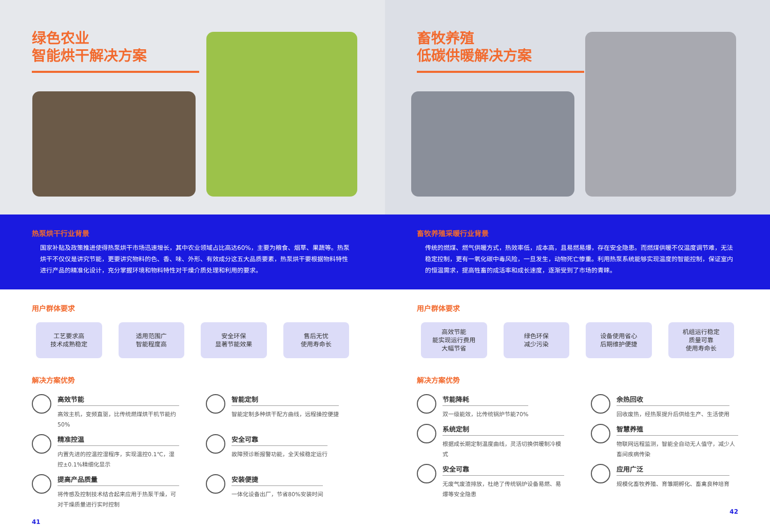绿色农业
智能烘干解决方案
畜牧养殖
低碳供暖解决方案
热泵烘干行业背景
国家补贴及政策推进使得热泵烘干市场迅速增长，其中农业领域占比高达60%，主要为粮食、烟草、果蔬等。热泵烘干不仅仅是讲究节能，更要讲究物料的色、香、味、外形、有效成分这五大品质要素，热泵烘干要根据物料特性进行产品的精准化设计，充分掌握环境和物料特性对干燥介质处理和利用的要求。
畜牧养殖采暖行业背景
传统的燃煤、燃气供暖方式，热效率低，成本高，且易燃易爆，存在安全隐患。而燃煤供暖不仅温度调节难，无法稳定控制，更有一氧化碳中毒风险，一旦发生，动物死亡惨重。利用热泵系统能够实现温度的智能控制，保证室内的恒温需求，提高牲畜的成活率和成长速度，逐渐受到了市场的青睐。
用户群体要求
工艺要求高
技术成熟稳定
适用范围广
智能程度高
安全环保
显著节能效果
售后无忧
使用寿命长
解决方案优势
高效节能
高效主机，变频直驱，比传统燃煤烘干机节能约50%
智能定制
智能定制多种烘干配方曲线，远程操控便捷
精准控温
内置先进的控温控湿程序，实现温控0.1℃，湿控±0.1%精细化显示
安全可靠
故障预诊断报警功能，全天候稳定运行
提高产品质量
将传感及控制技术结合起来应用于热泵干燥，可对干燥质量进行实时控制
安装便捷
一体化设备出厂，节省80%安装时间
41
用户群体要求
高效节能
能实现运行费用
大幅节省
绿色环保
减少污染
设备使用省心
后期维护便捷
机组运行稳定
质量可靠
使用寿命长
解决方案优势
节能降耗
双一级能效，比传统锅炉节能70%
余热回收
回收废热，经热泵提升后供给生产、生活使用
系统定制
根据成长期定制温度曲线，灵活切换供暖制冷模式
智慧养殖
物联网远程监测，智能全自动无人值守，减少人畜间疾病传染
安全可靠
无废气废渣排放，杜绝了传统锅炉设备易燃、易爆等安全隐患
应用广泛
规模化畜牧养殖、育雏期孵化、畜禽良种培育
42